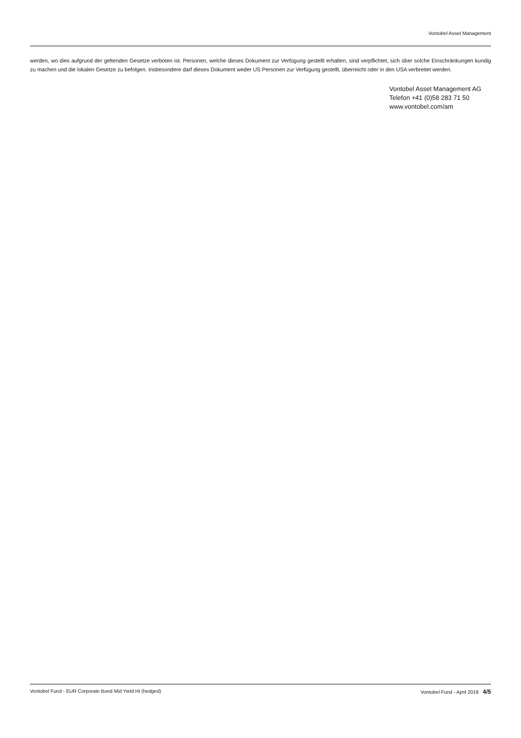Vontobel Asset Management
werden, wo dies aufgrund der geltenden Gesetze verboten ist. Personen, welche dieses Dokument zur Verfügung gestellt erhalten, sind verpflichtet, sich über solche Einschränkungen kundig zu machen und die lokalen Gesetze zu befolgen. Insbesondere darf dieses Dokument weder US Personen zur Verfügung gestellt, überreicht oder in den USA verbreitet werden.
Vontobel Asset Management AG
Telefon +41 (0)58 283 71 50
www.vontobel.com/am
Vontobel Fund - EUR Corporate Bond Mid Yield HI (hedged) Vontobel Fund - April 2019 4/5